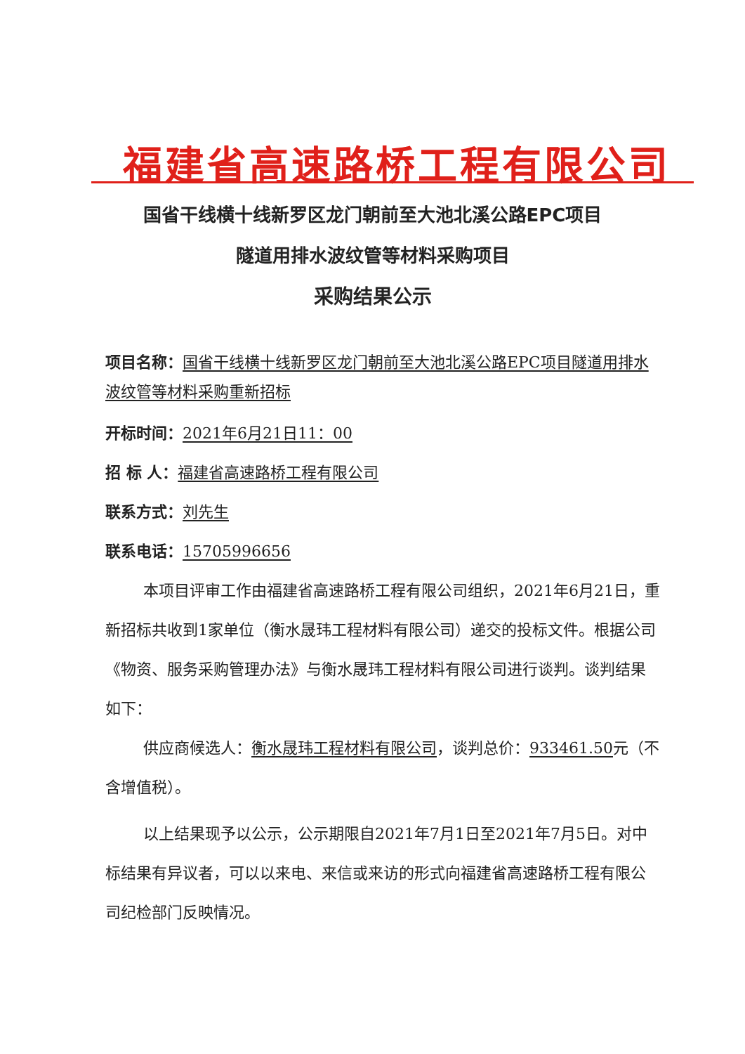福建省高速路桥工程有限公司
国省干线横十线新罗区龙门朝前至大池北溪公路EPC项目
隧道用排水波纹管等材料采购项目
采购结果公示
项目名称：国省干线横十线新罗区龙门朝前至大池北溪公路EPC项目隧道用排水波纹管等材料采购重新招标
开标时间：2021年6月21日11：00
招 标 人：福建省高速路桥工程有限公司
联系方式：刘先生
联系电话：15705996656
本项目评审工作由福建省高速路桥工程有限公司组织，2021年6月21日，重新招标共收到1家单位（衡水晟玮工程材料有限公司）递交的投标文件。根据公司《物资、服务采购管理办法》与衡水晟玮工程材料有限公司进行谈判。谈判结果如下：
供应商候选人：衡水晟玮工程材料有限公司，谈判总价：933461.50元（不含增值税）。
以上结果现予以公示，公示期限自2021年7月1日至2021年7月5日。对中标结果有异议者，可以以来电、来信或来访的形式向福建省高速路桥工程有限公司纪检部门反映情况。